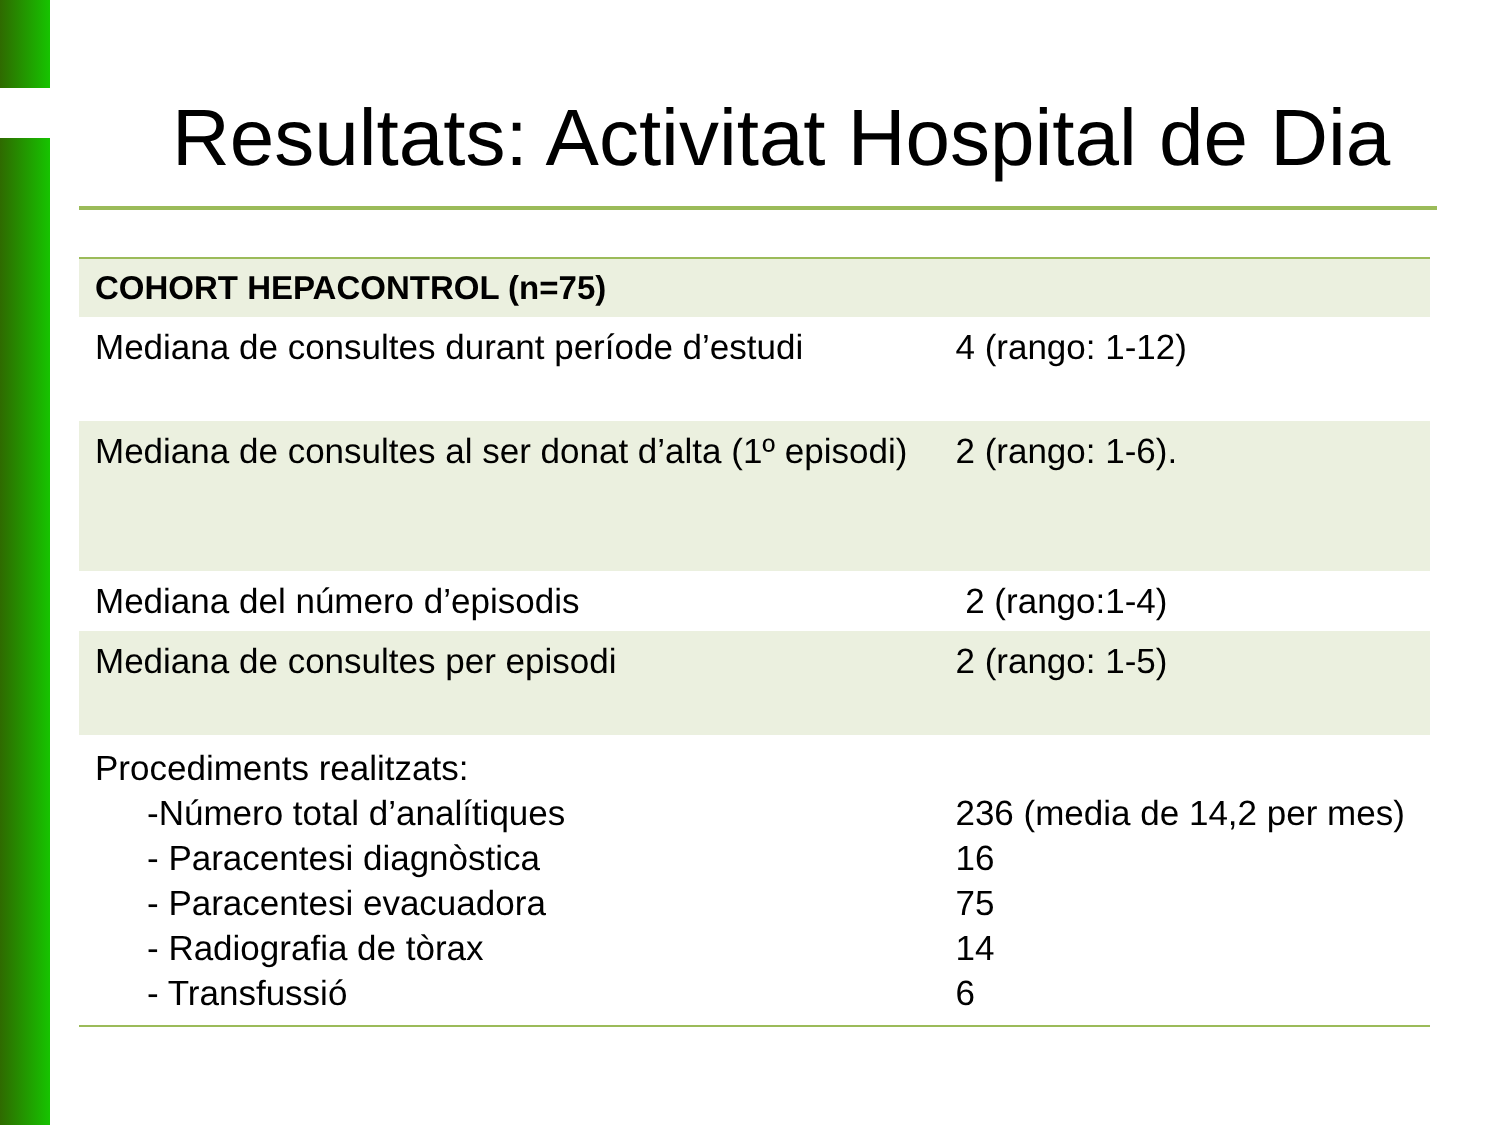Resultats: Activitat Hospital de Dia
| COHORT HEPACONTROL (n=75) | |
| --- | --- |
| Mediana de consultes durant període d’estudi | 4 (rango: 1-12) |
| Mediana de consultes al ser donat d’alta (1º episodi) | 2 (rango: 1-6). |
| Mediana del número d’episodis | 2 (rango:1-4) |
| Mediana de consultes per episodi | 2 (rango: 1-5) |
| Procediments realitzats: -Número total d’analítiques - Paracentesi diagnòstica - Paracentesi evacuadora - Radiografia de tòrax - Transfussió | 236 (media de 14,2 per mes) 16 75 14 6 |